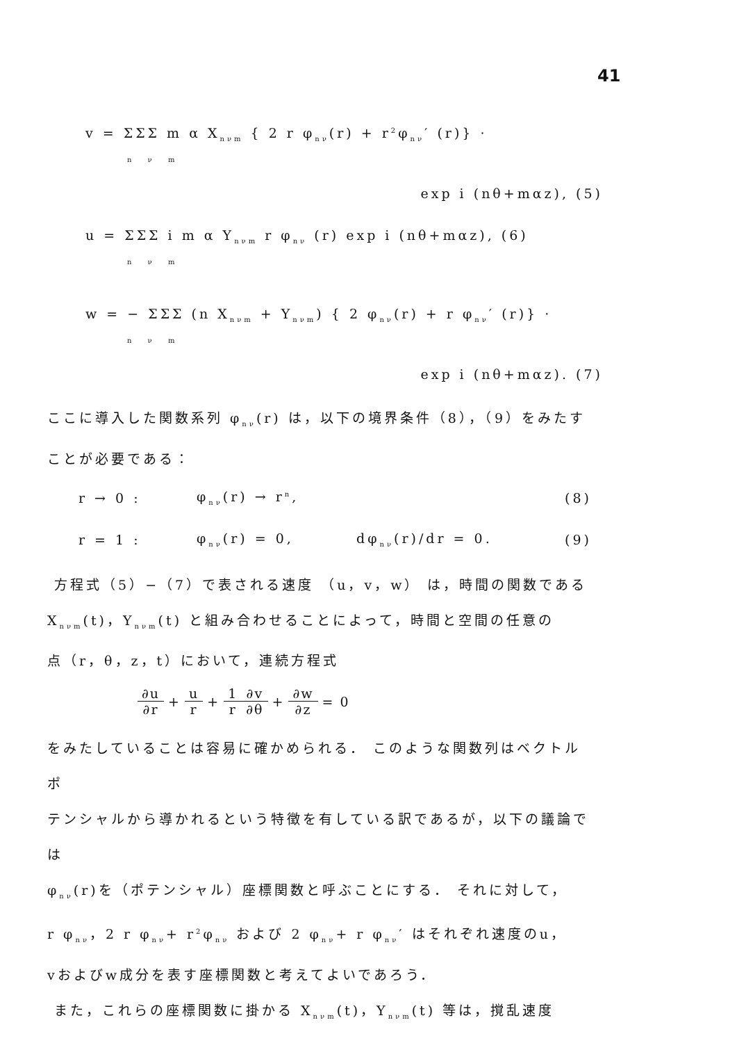41
v = ΣΣΣ m α X<sub>nνm</sub> { 2 r φ<sub>nν</sub>(r) + r<sup>2</sup>φ<sub>nν</sub>′ (r)} ·
n ν m
exp i (nθ+mαz), (5)
u = ΣΣΣ i m α Y<sub>nνm</sub> r φ<sub>nν</sub> (r) exp i (nθ+mαz), (6)
n ν m
w = − ΣΣΣ (n X<sub>nνm</sub> + Y<sub>nνm</sub>) { 2 φ<sub>nν</sub>(r) + r φ<sub>nν</sub>′ (r)} ·
n ν m
exp i (nθ+mαz). (7)
ここに導入した関数系列 φ<sub>nν</sub>(r) は，以下の境界条件（8），（9）をみたす
ことが必要である：
r → 0 : φ<sub>nν</sub>(r) → r<sup>n</sup>, (8)
r = 1 : φ<sub>nν</sub>(r) = 0, dφ<sub>nν</sub>(r)/dr = 0. (9)
方程式（5）−（7）で表される速度 （u，v，w） は，時間の関数である
X<sub>nνm</sub>(t)，Y<sub>nνm</sub>(t) と組み合わせることによって，時間と空間の任意の
点（r，θ，z，t）において，連続方程式
| ∂u | + | u | + | 1 | ∂v | + | ∂w | = 0 |
| ∂r | | r | | r | ∂θ | | ∂z | |
をみたしていることは容易に確かめられる． このような関数列はベクトル ポ
テンシャルから導かれるという特徴を有している訳であるが，以下の議論では
φ<sub>nν</sub>(r)を（ポテンシャル）座標関数と呼ぶことにする． それに対して，
r φ<sub>nν</sub>，2 r φ<sub>nν</sub>+ r<sup>2</sup>φ<sub>nν</sub> および 2 φ<sub>nν</sub>+ r φ<sub>nν</sub>′ はそれぞれ速度のu，
vおよびw成分を表す座標関数と考えてよいであろう．
また，これらの座標関数に掛かる X<sub>nνm</sub>(t)，Y<sub>nνm</sub>(t) 等は，撹乱速度